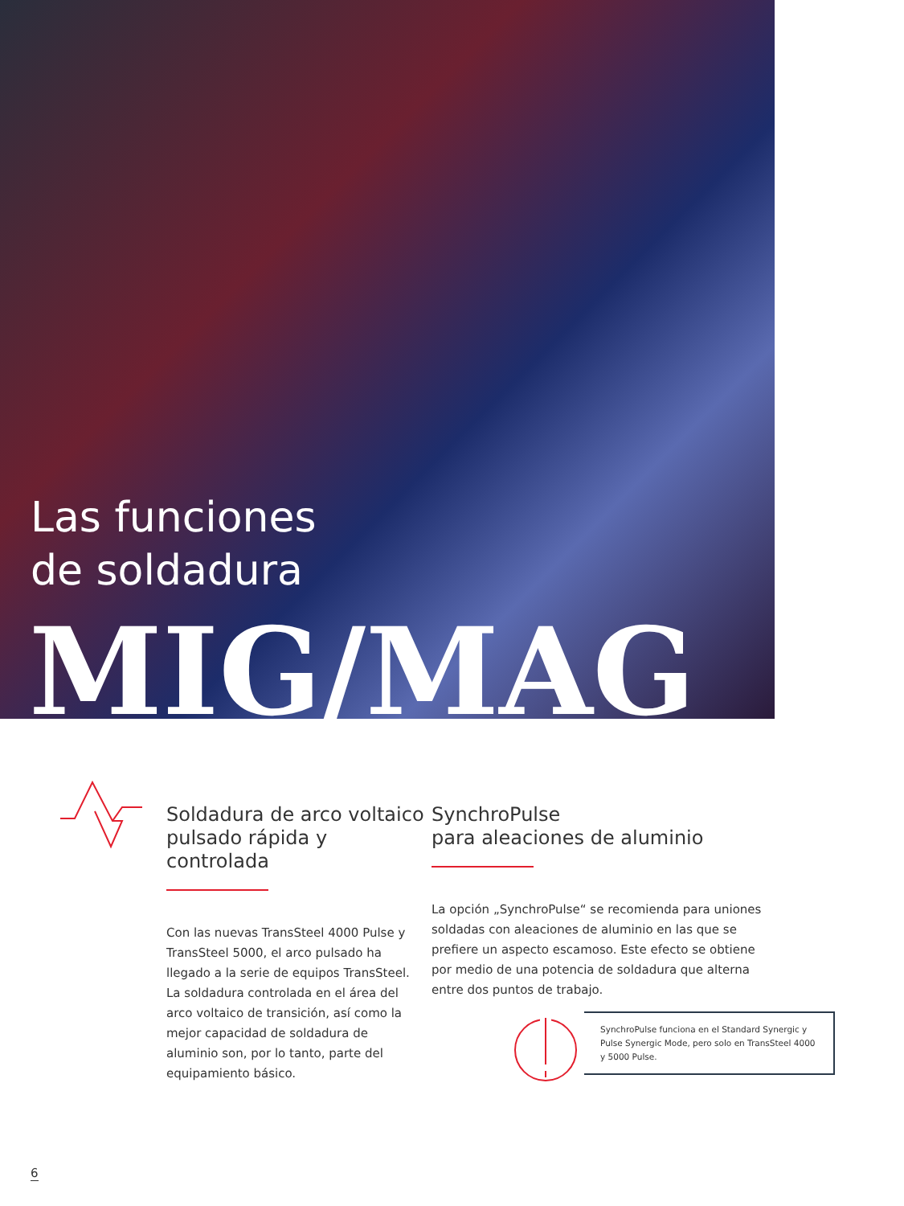Las funciones
de soldadura
MIG/MAG
Soldadura de arco voltaico pulsado rápida y controlada
Con las nuevas TransSteel 4000 Pulse y TransSteel 5000, el arco pulsado ha llegado a la serie de equipos TransSteel. La solda­dura controlada en el área del arco voltaico de transición, así como la mejor capacidad de soldadura de aluminio son, por lo tanto, parte del equipamiento básico.
SynchroPulse
para aleaciones de aluminio
La opción „SynchroPulse“ se recomienda para uniones soldadas con aleaciones de aluminio en las que se prefiere un aspecto escamoso. Este efecto se obtiene por medio de una potencia de soldadura que alterna entre dos puntos de trabajo.
SynchroPulse funciona en el Standard Synergic y Pulse Synergic Mode, pero solo en TransSteel 4000 y 5000 Pulse.
6